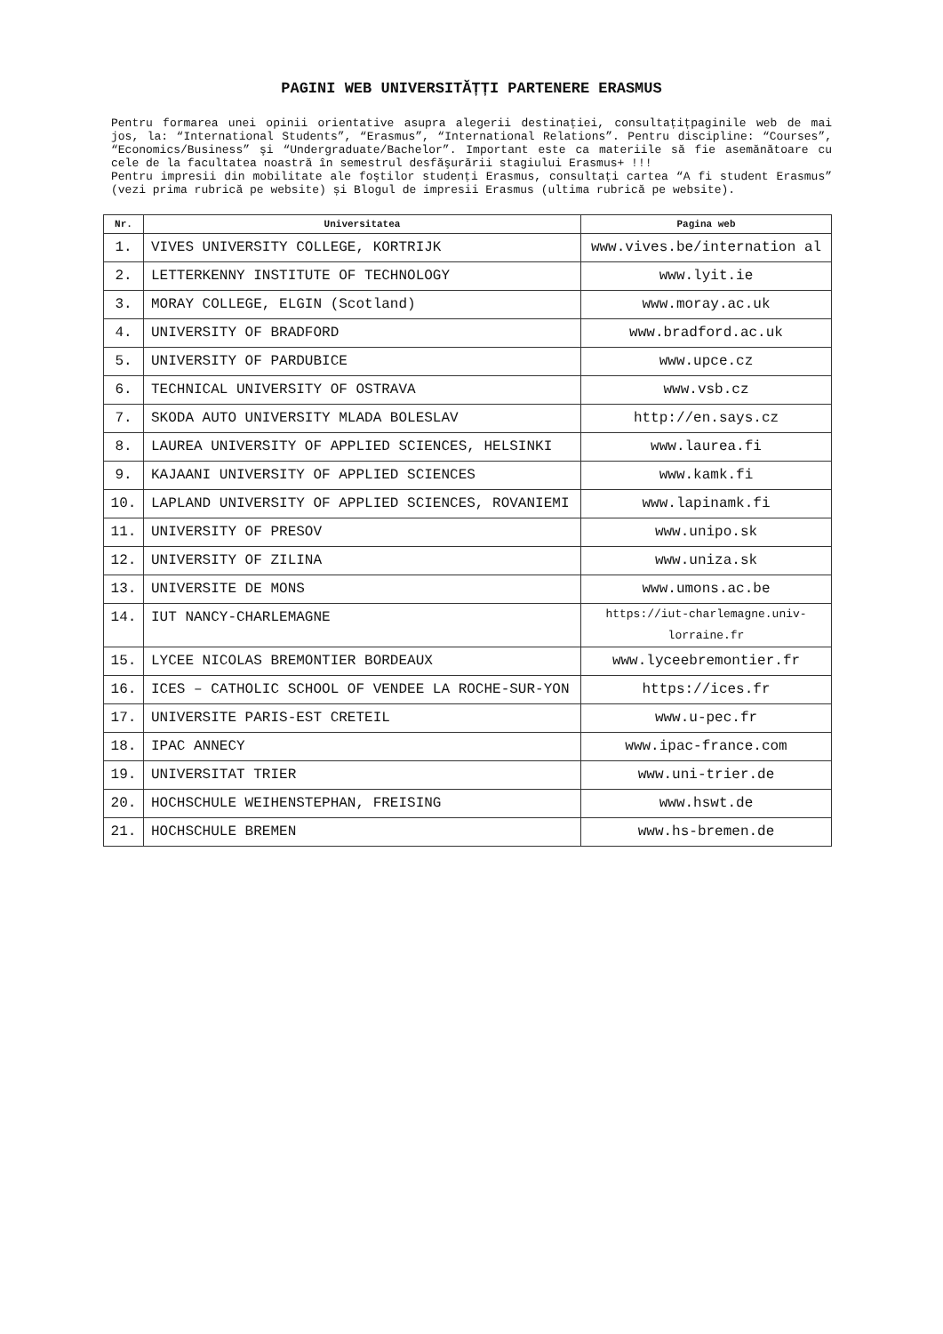PAGINI WEB UNIVERSITĂȚȚI PARTENERE ERASMUS
Pentru formarea unei opinii orientative asupra alegerii destinației, consultațițpaginile web de mai jos, la: “International Students”, “Erasmus”, “International Relations”. Pentru discipline: “Courses”, “Economics/Business” şi “Undergraduate/Bachelor”. Important este ca materiile să fie asemănătoare cu cele de la facultatea noastră în semestrul desfăşurării stagiului Erasmus+ !!!
Pentru impresii din mobilitate ale foştilor studenți Erasmus, consultați cartea “A fi student Erasmus” (vezi prima rubrică pe website) și Blogul de impresii Erasmus (ultima rubrică pe website).
| Nr. | Universitatea | Pagina web |
| --- | --- | --- |
| 1. | VIVES UNIVERSITY COLLEGE, KORTRIJK | www.vives.be/internation al |
| 2. | LETTERKENNY INSTITUTE OF TECHNOLOGY | www.lyit.ie |
| 3. | MORAY COLLEGE, ELGIN (Scotland) | www.moray.ac.uk |
| 4. | UNIVERSITY OF BRADFORD | www.bradford.ac.uk |
| 5. | UNIVERSITY OF PARDUBICE | www.upce.cz |
| 6. | TECHNICAL UNIVERSITY OF OSTRAVA | www.vsb.cz |
| 7. | SKODA AUTO UNIVERSITY MLADA BOLESLAV | http://en.says.cz |
| 8. | LAUREA UNIVERSITY OF APPLIED SCIENCES, HELSINKI | www.laurea.fi |
| 9. | KAJAANI UNIVERSITY OF APPLIED SCIENCES | www.kamk.fi |
| 10. | LAPLAND UNIVERSITY OF APPLIED SCIENCES, ROVANIEMI | www.lapinamk.fi |
| 11. | UNIVERSITY OF PRESOV | www.unipo.sk |
| 12. | UNIVERSITY OF ZILINA | www.uniza.sk |
| 13. | UNIVERSITE DE MONS | www.umons.ac.be |
| 14. | IUT NANCY-CHARLEMAGNE | https://iut-charlemagne.univ-lorraine.fr |
| 15. | LYCEE NICOLAS BREMONTIER BORDEAUX | www.lyceebremontier.fr |
| 16. | ICES – CATHOLIC SCHOOL OF VENDEE LA ROCHE-SUR-YON | https://ices.fr |
| 17. | UNIVERSITE PARIS-EST CRETEIL | www.u-pec.fr |
| 18. | IPAC ANNECY | www.ipac-france.com |
| 19. | UNIVERSITAT TRIER | www.uni-trier.de |
| 20. | HOCHSCHULE WEIHENSTEPHAN, FREISING | www.hswt.de |
| 21. | HOCHSCHULE BREMEN | www.hs-bremen.de |